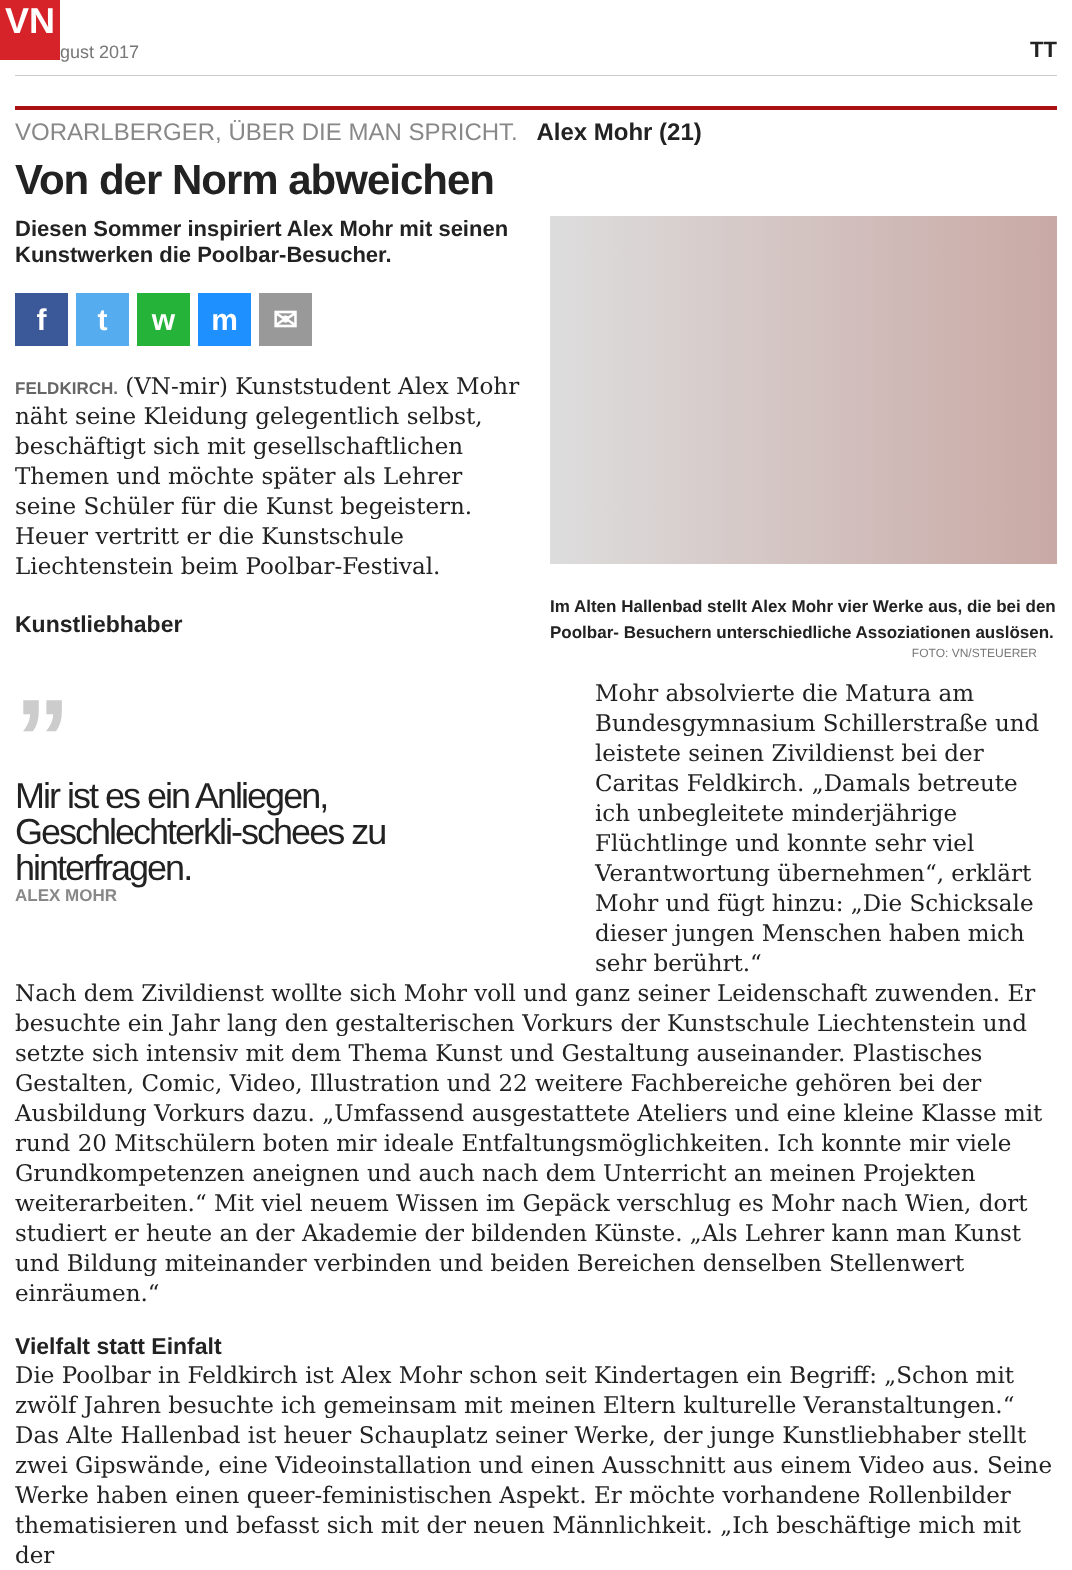VN
gust 2017 TT
VORARLBERGER, ÜBER DIE MAN SPRICHT. Alex Mohr (21)
Von der Norm abweichen
Diesen Sommer inspiriert Alex Mohr mit seinen Kunstwerken die Poolbar-Besucher.
f t w m ✉
FELDKIRCH. (VN-mir) Kunststudent Alex Mohr näht seine Kleidung gelegentlich selbst, beschäftigt sich mit gesellschaftlichen Themen und möchte später als Lehrer seine Schüler für die Kunst begeistern. Heuer vertritt er die Kunstschule Liechtenstein beim Poolbar-Festival.
Kunstliebhaber
”
Mir ist es ein Anliegen, Geschlechterkli-schees zu hinterfragen.
ALEX MOHR
Im Alten Hallenbad stellt Alex Mohr vier Werke aus, die bei den Poolbar- Besuchern unterschiedliche Assoziationen auslösen.
FOTO: VN/STEUERER
Mohr absolvierte die Matura am Bundesgymnasium Schillerstraße und leistete seinen Zivildienst bei der Caritas Feldkirch. „Damals betreute ich unbegleitete minderjährige Flüchtlinge und konnte sehr viel Verantwortung übernehmen“, erklärt Mohr und fügt hinzu: „Die Schicksale dieser jungen Menschen haben mich sehr berührt.“
Nach dem Zivildienst wollte sich Mohr voll und ganz seiner Leidenschaft zuwenden. Er besuchte ein Jahr lang den gestalterischen Vorkurs der Kunstschule Liechtenstein und setzte sich intensiv mit dem Thema Kunst und Gestaltung auseinander. Plastisches Gestalten, Comic, Video, Illustration und 22 weitere Fachbereiche gehören bei der Ausbildung Vorkurs dazu. „Umfassend ausgestattete Ateliers und eine kleine Klasse mit rund 20 Mitschülern boten mir ideale Entfaltungsmöglichkeiten. Ich konnte mir viele Grundkompetenzen aneignen und auch nach dem Unterricht an meinen Projekten weiterarbeiten.“ Mit viel neuem Wissen im Gepäck verschlug es Mohr nach Wien, dort studiert er heute an der Akademie der bildenden Künste. „Als Lehrer kann man Kunst und Bildung miteinander verbinden und beiden Bereichen denselben Stellenwert einräumen.“
Vielfalt statt Einfalt
Die Poolbar in Feldkirch ist Alex Mohr schon seit Kindertagen ein Begriff: „Schon mit zwölf Jahren besuchte ich gemeinsam mit meinen Eltern kulturelle Veranstaltungen.“ Das Alte Hallenbad ist heuer Schauplatz seiner Werke, der junge Kunstliebhaber stellt zwei Gipswände, eine Videoinstallation und einen Ausschnitt aus einem Video aus. Seine Werke haben einen queer-feministischen Aspekt. Er möchte vorhandene Rollenbilder thematisieren und befasst sich mit der neuen Männlichkeit. „Ich beschäftige mich mit der